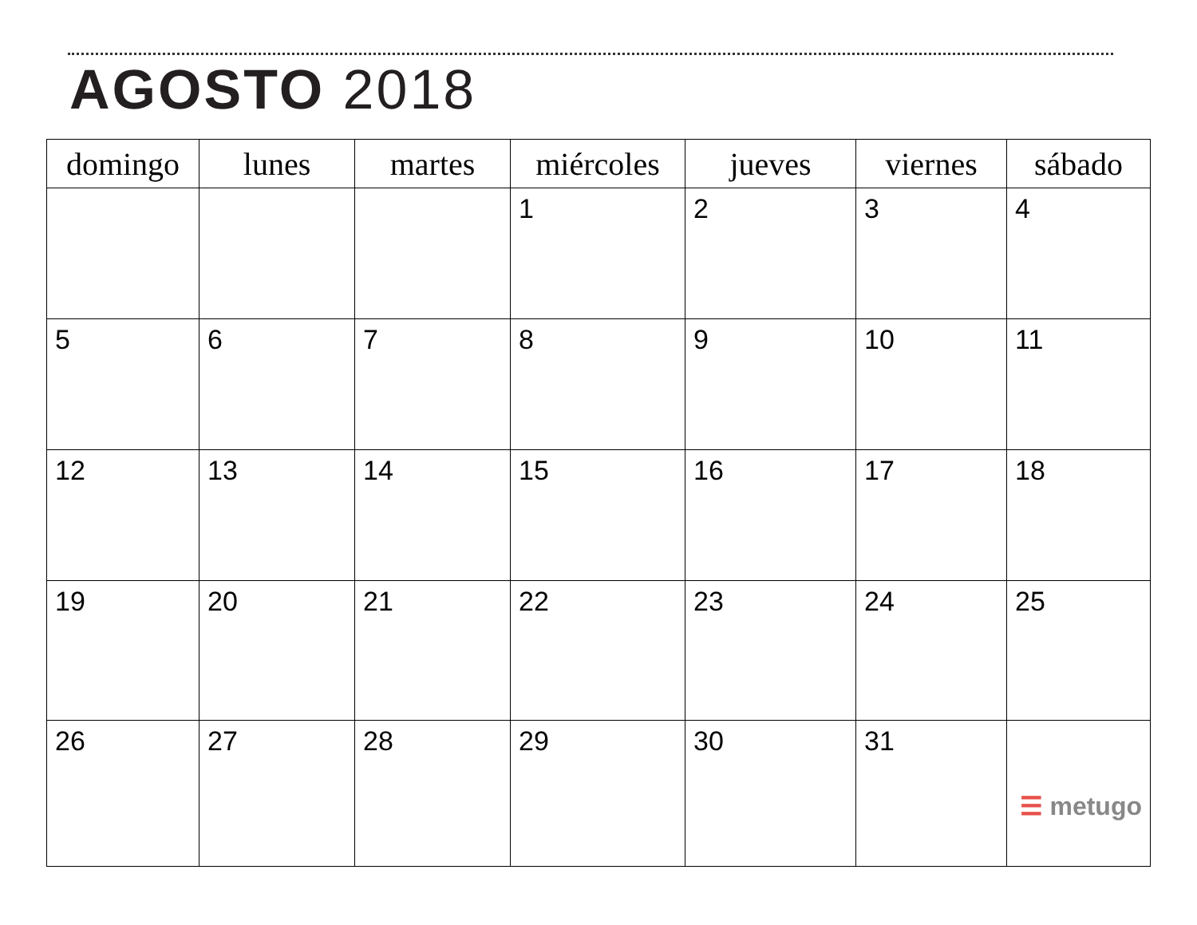AGOSTO 2018
| domingo | lunes | martes | miércoles | jueves | viernes | sábado |
| --- | --- | --- | --- | --- | --- | --- |
| | | | 1 | 2 | 3 | 4 |
| 5 | 6 | 7 | 8 | 9 | 10 | 11 |
| 12 | 13 | 14 | 15 | 16 | 17 | 18 |
| 19 | 20 | 21 | 22 | 23 | 24 | 25 |
| 26 | 27 | 28 | 29 | 30 | 31 | ☰ metugo |